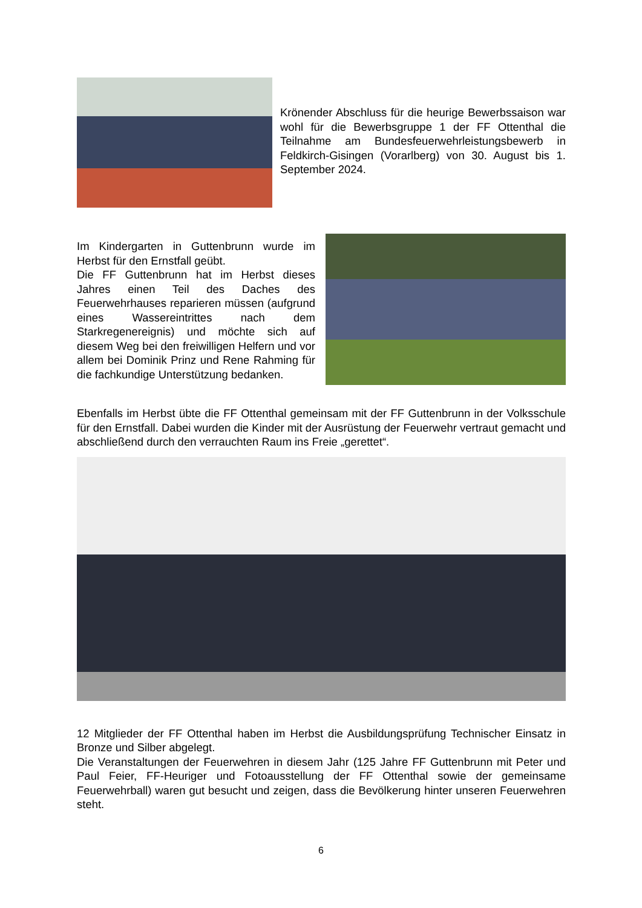Krönender Abschluss für die heurige Bewerbssaison war wohl für die Bewerbsgruppe 1 der FF Ottenthal die Teilnahme am Bundesfeuerwehrleistungsbewerb in Feldkirch-Gisingen (Vorarlberg) von 30. August bis 1. September 2024.
Im Kindergarten in Guttenbrunn wurde im Herbst für den Ernstfall geübt.
Die FF Guttenbrunn hat im Herbst dieses Jahres einen Teil des Daches des Feuerwehrhauses reparieren müssen (aufgrund eines Wassereintrittes nach dem Starkregenereignis) und möchte sich auf diesem Weg bei den freiwilligen Helfern und vor allem bei Dominik Prinz und Rene Rahming für die fachkundige Unterstützung bedanken.
Ebenfalls im Herbst übte die FF Ottenthal gemeinsam mit der FF Guttenbrunn in der Volksschule für den Ernstfall. Dabei wurden die Kinder mit der Ausrüstung der Feuerwehr vertraut gemacht und abschließend durch den verrauchten Raum ins Freie „gerettet“.
12 Mitglieder der FF Ottenthal haben im Herbst die Ausbildungsprüfung Technischer Einsatz in Bronze und Silber abgelegt.
Die Veranstaltungen der Feuerwehren in diesem Jahr (125 Jahre FF Guttenbrunn mit Peter und Paul Feier, FF-Heuriger und Fotoausstellung der FF Ottenthal sowie der gemeinsame Feuerwehrball) waren gut besucht und zeigen, dass die Bevölkerung hinter unseren Feuerwehren steht.
6